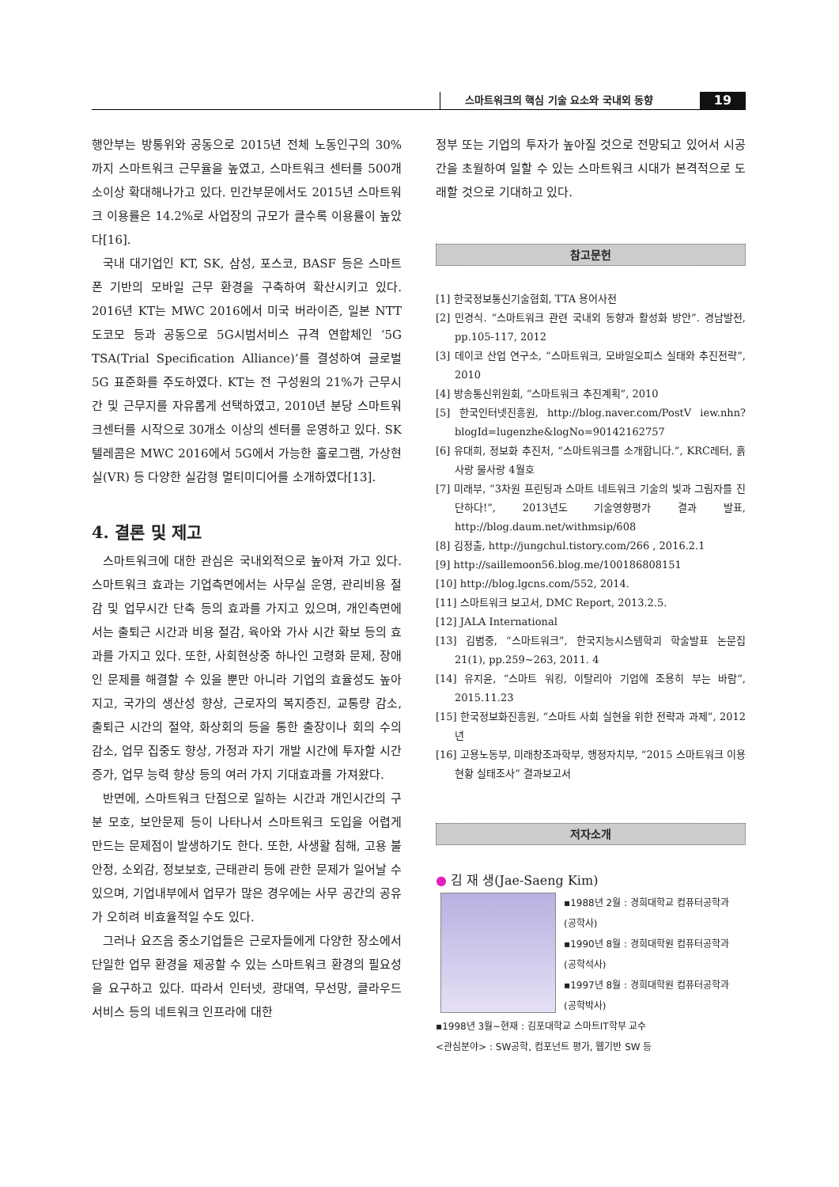스마트워크의 핵심 기술 요소와 국내외 동향 19
행안부는 방통위와 공동으로 2015년 전체 노동인구의 30%까지 스마트워크 근무율을 높였고, 스마트워크 센터를 500개소이상 확대해나가고 있다. 민간부문에서도 2015년 스마트워크 이용률은 14.2%로 사업장의 규모가 클수록 이용률이 높았다[16].
국내 대기업인 KT, SK, 삼성, 포스코, BASF 등은 스마트폰 기반의 모바일 근무 환경을 구축하여 확산시키고 있다. 2016년 KT는 MWC 2016에서 미국 버라이즌, 일본 NTT도코모 등과 공동으로 5G시범서비스 규격 연합체인 ‘5G TSA(Trial Specification Alliance)’를 결성하여 글로벌 5G 표준화를 주도하였다. KT는 전 구성원의 21%가 근무시간 및 근무지를 자유롭게 선택하였고, 2010년 분당 스마트워크센터를 시작으로 30개소 이상의 센터를 운영하고 있다. SK텔레콤은 MWC 2016에서 5G에서 가능한 홀로그램, 가상현실(VR) 등 다양한 실감형 멀티미디어를 소개하였다[13].
4. 결론 및 제고
스마트워크에 대한 관심은 국내외적으로 높아져 가고 있다. 스마트워크 효과는 기업측면에서는 사무실 운영, 관리비용 절감 및 업무시간 단축 등의 효과를 가지고 있으며, 개인측면에서는 출퇴근 시간과 비용 절감, 육아와 가사 시간 확보 등의 효과를 가지고 있다. 또한, 사회현상중 하나인 고령화 문제, 장애인 문제를 해결할 수 있을 뿐만 아니라 기업의 효율성도 높아지고, 국가의 생산성 향상, 근로자의 복지증진, 교통량 감소, 출퇴근 시간의 절약, 화상회의 등을 통한 출장이나 회의 수의 감소, 업무 집중도 향상, 가정과 자기 개발 시간에 투자할 시간 증가, 업무 능력 향상 등의 여러 가지 기대효과를 가져왔다.
반면에, 스마트워크 단점으로 일하는 시간과 개인시간의 구분 모호, 보안문제 등이 나타나서 스마트워크 도입을 어렵게 만드는 문제점이 발생하기도 한다. 또한, 사생활 침해, 고용 불안정, 소외감, 정보보호, 근태관리 등에 관한 문제가 일어날 수 있으며, 기업내부에서 업무가 많은 경우에는 사무 공간의 공유가 오히려 비효율적일 수도 있다.
그러나 요즈음 중소기업들은 근로자들에게 다양한 장소에서 단일한 업무 환경을 제공할 수 있는 스마트워크 환경의 필요성을 요구하고 있다. 따라서 인터넷, 광대역, 무선망, 클라우드 서비스 등의 네트워크 인프라에 대한
정부 또는 기업의 투자가 높아질 것으로 전망되고 있어서 시공간을 초월하여 일할 수 있는 스마트워크 시대가 본격적으로 도래할 것으로 기대하고 있다.
참고문헌
[1] 한국정보통신기술협회, TTA 용어사전
[2] 민경식. “스마트워크 관련 국내외 동향과 활성화 방안”. 경남발전, pp.105-117, 2012
[3] 데이코 산업 연구소, “스마트워크, 모바일오피스 실태와 추진전략”, 2010
[4] 방송통신위원회, “스마트워크 추진계획”, 2010
[5] 한국인터넷진흥원, http://blog.naver.com/PostV iew.nhn?blogId=lugenzhe&logNo=90142162757
[6] 유대희, 정보화 추진처, “스마트워크를 소개합니다.”, KRC레터, 흙사랑 물사랑 4월호
[7] 미래부, “3차원 프린팅과 스마트 네트워크 기술의 빛과 그림자를 진단하다!”, 2013년도 기술영향평가 결과 발표, http://blog.daum.net/withmsip/608
[8] 김정출, http://jungchul.tistory.com/266 , 2016.2.1
[9] http://saillemoon56.blog.me/100186808151
[10] http://blog.lgcns.com/552, 2014.
[11] 스마트워크 보고서, DMC Report, 2013.2.5.
[12] JALA International
[13] 김범중, “스마트워크”, 한국지능시스템학괴 학술발표 논문집 21(1), pp.259~263, 2011. 4
[14] 유지윤, “스마트 워킹, 이탈리아 기업에 조용히 부는 바람”, 2015.11.23
[15] 한국정보화진흥원, “스마트 사회 실현을 위한 전략과 과제”, 2012년
[16] 고용노동부, 미래창조과학부, 행정자치부, “2015 스마트워크 이용현황 실태조사” 결과보고서
저자소개
● 김 재 생(Jae-Saeng Kim)
▪1988년 2월 : 경희대학교 컴퓨터공학과
(공학사)
▪1990년 8월 : 경희대학원 컴퓨터공학과
(공학석사)
▪1997년 8월 : 경희대학원 컴퓨터공학과
(공학박사)
▪1998년 3월~현재 : 김포대학교 스마트IT학부 교수
<관심분야> : SW공학, 컴포넌트 평가, 웹기반 SW 등